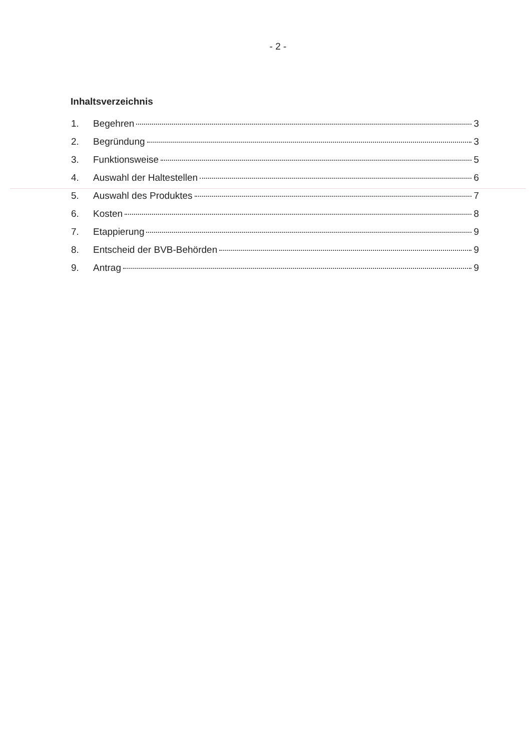- 2 -
Inhaltsverzeichnis
1. Begehren 3
2. Begründung 3
3. Funktionsweise 5
4. Auswahl der Haltestellen 6
5. Auswahl des Produktes 7
6. Kosten 8
7. Etappierung 9
8. Entscheid der BVB-Behörden 9
9. Antrag 9